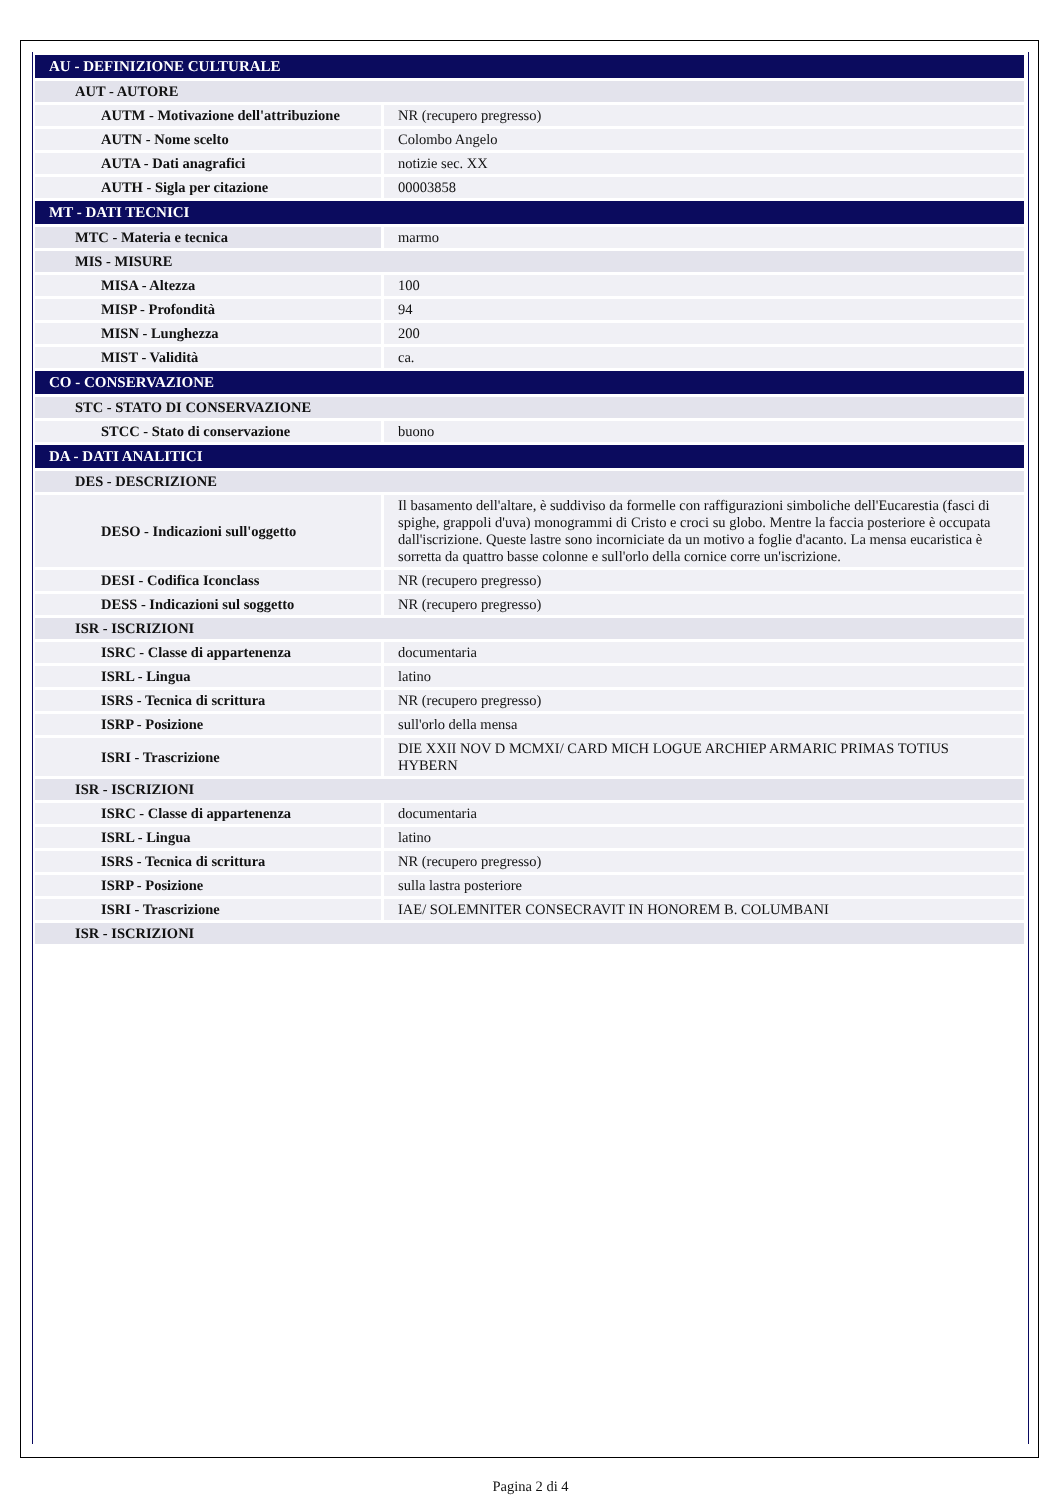| AU - DEFINIZIONE CULTURALE | |
| AUT - AUTORE | |
| AUTM - Motivazione dell'attribuzione | NR (recupero pregresso) |
| AUTN - Nome scelto | Colombo Angelo |
| AUTA - Dati anagrafici | notizie sec. XX |
| AUTH - Sigla per citazione | 00003858 |
| MT - DATI TECNICI | |
| MTC - Materia e tecnica | marmo |
| MIS - MISURE | |
| MISA - Altezza | 100 |
| MISP - Profondità | 94 |
| MISN - Lunghezza | 200 |
| MIST - Validità | ca. |
| CO - CONSERVAZIONE | |
| STC - STATO DI CONSERVAZIONE | |
| STCC - Stato di conservazione | buono |
| DA - DATI ANALITICI | |
| DES - DESCRIZIONE | |
| DESO - Indicazioni sull'oggetto | Il basamento dell'altare, è suddiviso da formelle con raffigurazioni simboliche dell'Eucarestia (fasci di spighe, grappoli d'uva) monogrammi di Cristo e croci su globo. Mentre la faccia posteriore è occupata dall'iscrizione. Queste lastre sono incorniciate da un motivo a foglie d'acanto. La mensa eucaristica è sorretta da quattro basse colonne e sull'orlo della cornice corre un'iscrizione. |
| DESI - Codifica Iconclass | NR (recupero pregresso) |
| DESS - Indicazioni sul soggetto | NR (recupero pregresso) |
| ISR - ISCRIZIONI | |
| ISRC - Classe di appartenenza | documentaria |
| ISRL - Lingua | latino |
| ISRS - Tecnica di scrittura | NR (recupero pregresso) |
| ISRP - Posizione | sull'orlo della mensa |
| ISRI - Trascrizione | DIE XXII NOV D MCMXI/ CARD MICH LOGUE ARCHIEP ARMARIC PRIMAS TOTIUS HYBERN |
| ISR - ISCRIZIONI | |
| ISRC - Classe di appartenenza | documentaria |
| ISRL - Lingua | latino |
| ISRS - Tecnica di scrittura | NR (recupero pregresso) |
| ISRP - Posizione | sulla lastra posteriore |
| ISRI - Trascrizione | IAE/ SOLEMNITER CONSECRAVIT IN HONOREM B. COLUMBANI |
| ISR - ISCRIZIONI | |
Pagina 2 di 4